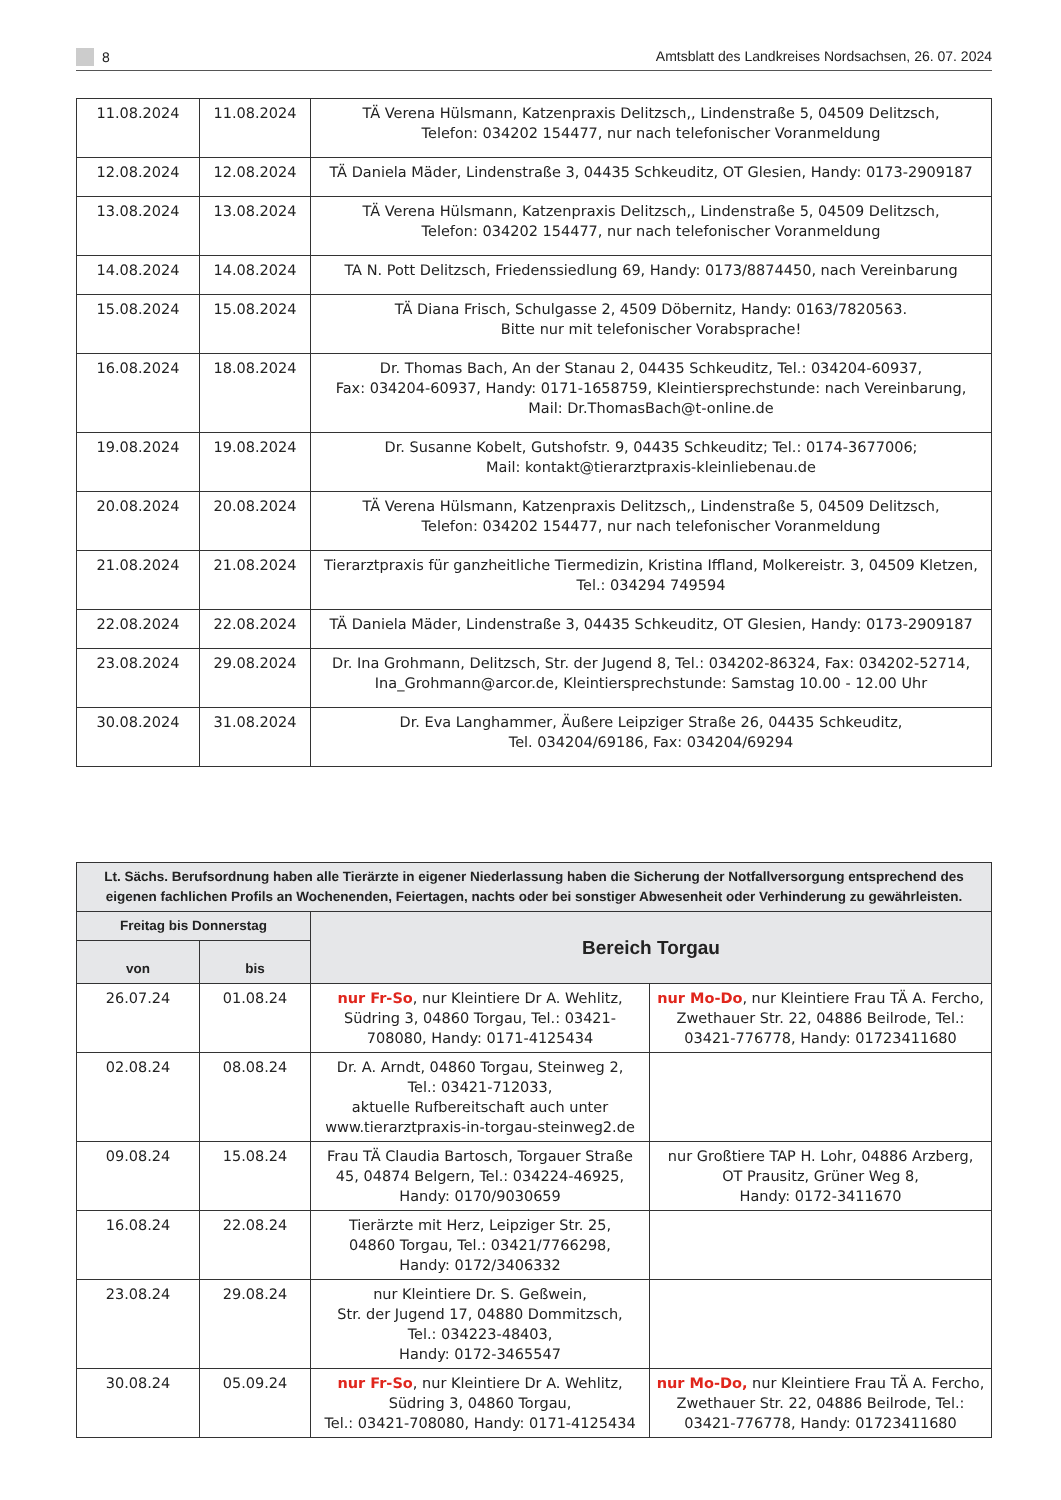8 Amtsblatt des Landkreises Nordsachsen, 26. 07. 2024
| 11.08.2024 | 11.08.2024 | TÄ Verena Hülsmann, Katzenpraxis Delitzsch,, Lindenstraße 5, 04509 Delitzsch, Telefon: 034202 154477, nur nach telefonischer Voranmeldung |
| 12.08.2024 | 12.08.2024 | TÄ Daniela Mäder, Lindenstraße 3, 04435 Schkeuditz, OT Glesien, Handy: 0173-2909187 |
| 13.08.2024 | 13.08.2024 | TÄ Verena Hülsmann, Katzenpraxis Delitzsch,, Lindenstraße 5, 04509 Delitzsch, Telefon: 034202 154477, nur nach telefonischer Voranmeldung |
| 14.08.2024 | 14.08.2024 | TA N. Pott Delitzsch, Friedenssiedlung 69, Handy: 0173/8874450, nach Vereinbarung |
| 15.08.2024 | 15.08.2024 | TÄ Diana Frisch, Schulgasse 2, 4509 Döbernitz, Handy: 0163/7820563. Bitte nur mit telefonischer Vorabsprache! |
| 16.08.2024 | 18.08.2024 | Dr. Thomas Bach, An der Stanau 2, 04435 Schkeuditz, Tel.: 034204-60937, Fax: 034204-60937, Handy: 0171-1658759, Kleintiersprechstunde: nach Vereinbarung, Mail: Dr.ThomasBach@t-online.de |
| 19.08.2024 | 19.08.2024 | Dr. Susanne Kobelt, Gutshofstr. 9, 04435 Schkeuditz; Tel.: 0174-3677006; Mail: kontakt@tierarztpraxis-kleinliebenau.de |
| 20.08.2024 | 20.08.2024 | TÄ Verena Hülsmann, Katzenpraxis Delitzsch,, Lindenstraße 5, 04509 Delitzsch, Telefon: 034202 154477, nur nach telefonischer Voranmeldung |
| 21.08.2024 | 21.08.2024 | Tierarztpraxis für ganzheitliche Tiermedizin, Kristina Iffland, Molkereistr. 3, 04509 Kletzen, Tel.: 034294 749594 |
| 22.08.2024 | 22.08.2024 | TÄ Daniela Mäder, Lindenstraße 3, 04435 Schkeuditz, OT Glesien, Handy: 0173-2909187 |
| 23.08.2024 | 29.08.2024 | Dr. Ina Grohmann, Delitzsch, Str. der Jugend 8, Tel.: 034202-86324, Fax: 034202-52714, Ina_Grohmann@arcor.de, Kleintiersprechstunde: Samstag 10.00 - 12.00 Uhr |
| 30.08.2024 | 31.08.2024 | Dr. Eva Langhammer, Äußere Leipziger Straße 26, 04435 Schkeuditz, Tel. 034204/69186, Fax: 034204/69294 |
| Lt. Sächs. Berufsordnung haben alle Tierärzte in eigener Niederlassung haben die Sicherung der Notfallversorgung entsprechend des eigenen fachlichen Profils an Wochenenden, Feiertagen, nachts oder bei sonstiger Abwesenheit oder Verhinderung zu gewährleisten. | | | |
| --- | --- | --- | --- |
| Freitag bis Donnerstag | | Bereich Torgau | |
| von | bis | | |
| 26.07.24 | 01.08.24 | nur Fr-So , nur Kleintiere Dr A. Wehlitz, Südring 3, 04860 Torgau, Tel.: 03421-708080, Handy: 0171-4125434 | nur Mo-Do , nur Kleintiere Frau TÄ A. Fercho, Zwethauer Str. 22, 04886 Beilrode, Tel.: 03421-776778, Handy: 01723411680 |
| 02.08.24 | 08.08.24 | Dr. A. Arndt, 04860 Torgau, Steinweg 2, Tel.: 03421-712033, aktuelle Rufbereitschaft auch unter www.tierarztpraxis-in-torgau-steinweg2.de | |
| 09.08.24 | 15.08.24 | Frau TÄ Claudia Bartosch, Torgauer Straße 45, 04874 Belgern, Tel.: 034224-46925, Handy: 0170/9030659 | nur Großtiere TAP H. Lohr, 04886 Arzberg, OT Prausitz, Grüner Weg 8, Handy: 0172-3411670 |
| 16.08.24 | 22.08.24 | Tierärzte mit Herz, Leipziger Str. 25, 04860 Torgau, Tel.: 03421/7766298, Handy: 0172/3406332 | |
| 23.08.24 | 29.08.24 | nur Kleintiere Dr. S. Geßwein, Str. der Jugend 17, 04880 Dommitzsch, Tel.: 034223-48403, Handy: 0172-3465547 | |
| 30.08.24 | 05.09.24 | nur Fr-So , nur Kleintiere Dr A. Wehlitz, Südring 3, 04860 Torgau, Tel.: 03421-708080, Handy: 0171-4125434 | nur Mo-Do, nur Kleintiere Frau TÄ A. Fercho, Zwethauer Str. 22, 04886 Beilrode, Tel.: 03421-776778, Handy: 01723411680 |